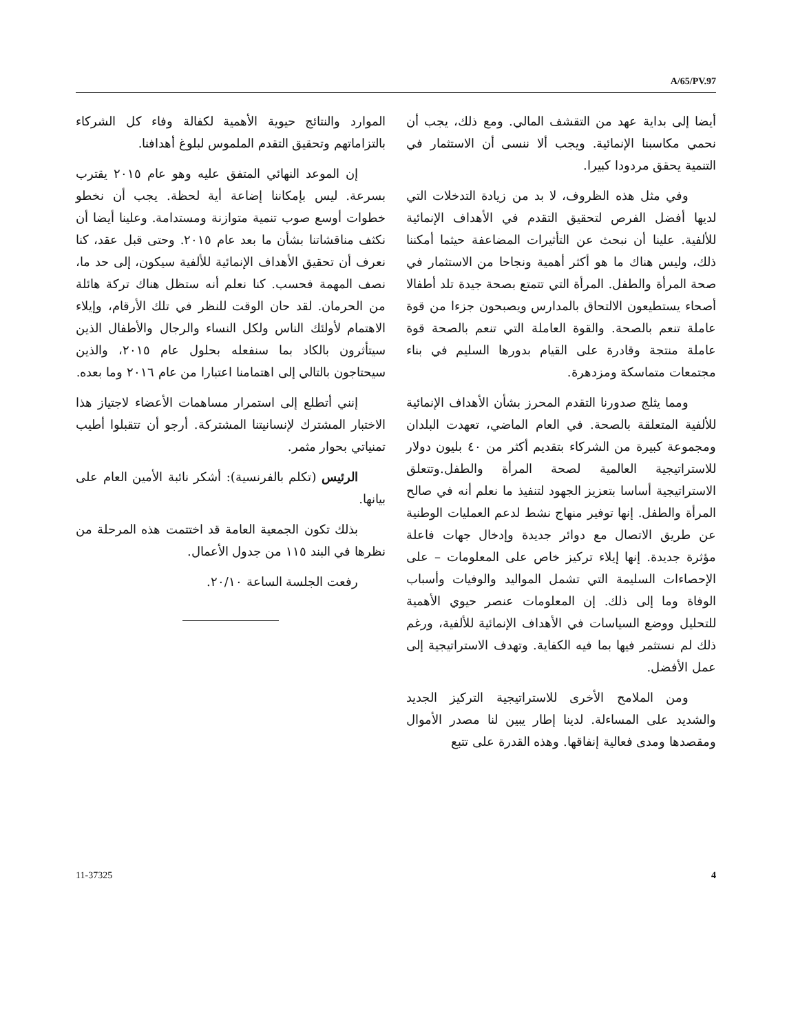A/65/PV.97
أيضا إلى بداية عهد من التقشف المالي. ومع ذلك، يجب أن نحمي مكاسبنا الإنمائية. ويجب ألا ننسى أن الاستثمار في التنمية يحقق مردودا كبيرا.
وفي مثل هذه الظروف، لا بد من زيادة التدخلات التي لديها أفضل الفرص لتحقيق التقدم في الأهداف الإنمائية للألفية. علينا أن نبحث عن التأثيرات المضاعفة حيثما أمكننا ذلك، وليس هناك ما هو أكثر أهمية ونجاحا من الاستثمار في صحة المرأة والطفل. المرأة التي تتمتع بصحة جيدة تلد أطفالا أصحاء يستطيعون الالتحاق بالمدارس ويصبحون جزءا من قوة عاملة تنعم بالصحة. والقوة العاملة التي تنعم بالصحة قوة عاملة منتجة وقادرة على القيام بدورها السليم في بناء مجتمعات متماسكة ومزدهرة.
ومما يثلج صدورنا التقدم المحرز بشأن الأهداف الإنمائية للألفية المتعلقة بالصحة. في العام الماضي، تعهدت البلدان ومجموعة كبيرة من الشركاء بتقديم أكثر من ٤٠ بليون دولار للاستراتيجية العالمية لصحة المرأة والطفل.وتتعلق الاستراتيجية أساسا بتعزيز الجهود لتنفيذ ما نعلم أنه في صالح المرأة والطفل. إنها توفير منهاج نشط لدعم العمليات الوطنية عن طريق الاتصال مع دوائر جديدة وإدخال جهات فاعلة مؤثرة جديدة. إنها إيلاء تركيز خاص على المعلومات – على الإحصاءات السليمة التي تشمل المواليد والوفيات وأسباب الوفاة وما إلى ذلك. إن المعلومات عنصر حيوي الأهمية للتحليل ووضع السياسات في الأهداف الإنمائية للألفية، ورغم ذلك لم نستثمر فيها بما فيه الكفاية. وتهدف الاستراتيجية إلى عمل الأفضل.
ومن الملامح الأخرى للاستراتيجية التركيز الجديد والشديد على المساءلة. لدينا إطار يبين لنا مصدر الأموال ومقصدها ومدى فعالية إنفاقها. وهذه القدرة على تتبع
الموارد والنتائج حيوية الأهمية لكفالة وفاء كل الشركاء بالتزاماتهم وتحقيق التقدم الملموس لبلوغ أهدافنا.
إن الموعد النهائي المتفق عليه وهو عام ٢٠١٥ يقترب بسرعة. ليس بإمكاننا إضاعة أية لحظة. يجب أن نخطو خطوات أوسع صوب تنمية متوازنة ومستدامة. وعلينا أيضا أن نكثف مناقشاتنا بشأن ما بعد عام ٢٠١٥. وحتى قبل عقد، كنا نعرف أن تحقيق الأهداف الإنمائية للألفية سيكون، إلى حد ما، نصف المهمة فحسب. كنا نعلم أنه ستظل هناك تركة هائلة من الحرمان. لقد حان الوقت للنظر في تلك الأرقام، وإيلاء الاهتمام لأولئك الناس ولكل النساء والرجال والأطفال الذين سيتأثرون بالكاد بما سنفعله بحلول عام ٢٠١٥، والذين سيحتاجون بالتالي إلى اهتمامنا اعتبارا من عام ٢٠١٦ وما بعده.
إنني أتطلع إلى استمرار مساهمات الأعضاء لاجتياز هذا الاختبار المشترك لإنسانيتنا المشتركة. أرجو أن تتقبلوا أطيب تمنياتي بحوار مثمر.
الرئيس (تكلم بالفرنسية): أشكر نائبة الأمين العام على بيانها.
بذلك تكون الجمعية العامة قد اختتمت هذه المرحلة من نظرها في البند ١١٥ من جدول الأعمال.
رفعت الجلسة الساعة ٢٠/١٠.
11-37325 4